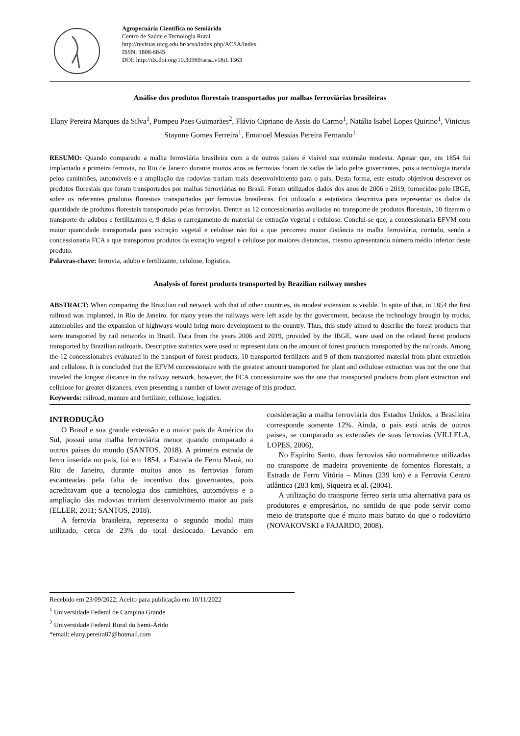Agropecuária Científica no Semiárido
Centro de Saúde e Tecnologia Rural
http://revistas.ufcg.edu.br/acsa/index.php/ACSA/index
ISSN: 1808-6845
DOI: http://dx.doi.org/10.30969/acsa.v18i1.1363
Análise dos produtos florestais transportados por malhas ferroviárias brasileiras
Elany Pereira Marques da Silva<sup>1</sup>, Pompeu Paes Guimarães<sup>2</sup>, Flávio Cipriano de Assis do Carmo<sup>1</sup>, Natália Isabel Lopes Quirino<sup>1</sup>, Vinicius Staynne Gomes Ferreira<sup>1</sup>, Emanoel Messias Pereira Fernando<sup>1</sup>
RESUMO: Quando comparado a malha ferroviária brasileira com a de outros países é visível sua extensão modesta. Apesar que, em 1854 foi implantado a primeira ferrovia, no Rio de Janeiro durante muitos anos as ferrovias foram deixadas de lado pelos governantes, pois a tecnologia trazida pelos caminhões, automóveis e a ampliação das rodovias trariam mais desenvolvimento para o país. Desta forma, este estudo objetivou descrever os produtos florestais que foram transportados por malhas ferroviárias no Brasil. Foram utilizados dados dos anos de 2006 e 2019, fornecidos pelo IBGE, sobre os referentes produtos florestais transportados por ferrovias brasileiras. Foi utilizado a estatística descritiva para representar os dados da quantidade de produtos florestais transportado pelas ferrovias. Dentre as 12 concessionarias avaliadas no transporte de produtos florestais, 10 fizeram o transporte de adubos e fertilizantes e, 9 delas o carregamento de material de extração vegetal e celulose. Conclui-se que, a concessionaria EFVM com maior quantidade transportada para extração vegetal e celulose não foi a que percorreu maior distância na malha ferroviária, contudo, sendo a concessionaria FCA a que transportou produtos da extração vegetal e celulose por maiores distancias, mesmo apresentando número médio inferior deste produto.
Palavras-chave: ferrovia, adubo e fertilizante, celulose, logística.
Analysis of forest products transported by Brazilian railway meshes
ABSTRACT: When comparing the Brazilian rail network with that of other countries, its modest extension is visible. In spite of that, in 1854 the first railroad was implanted, in Rio de Janeiro. for many years the railways were left aside by the government, because the technology brought by trucks, automobiles and the expansion of highways would bring more development to the country. Thus, this study aimed to describe the forest products that were transported by rail networks in Brazil. Data from the years 2006 and 2019, provided by the IBGE, were used on the related forest products transported by Brazilian railroads. Descriptive statistics were used to represent data on the amount of forest products transported by the railroads. Among the 12 concessionaires evaluated in the transport of forest products, 10 transported fertilizers and 9 of them transported material from plant extraction and cellulose. It is concluded that the EFVM concessionaire with the greatest amount transported for plant and cellulose extraction was not the one that traveled the longest distance in the railway network, however, the FCA concessionaire was the one that transported products from plant extraction and cellulose for greater distances, even presenting a number of lower average of this product.
Keywords: railroad, manure and fertilizer, cellulose, logistics.
INTRODUÇÃO
O Brasil e sua grande extensão e o maior país da América do Sul, possui uma malha ferroviária menor quando comparado a outros países do mundo (SANTOS, 2018). A primeira estrada de ferro inserida no país, foi em 1854, a Estrada de Ferro Mauá, no Rio de Janeiro, durante muitos anos as ferrovias foram escanteadas pela falta de incentivo dos governantes, pois acreditavam que a tecnologia dos caminhões, automóveis e a ampliação das rodovias trariam desenvolvimento maior ao país (ELLER, 2011; SANTOS, 2018).
A ferrovia brasileira, representa o segundo modal mais utilizado, cerca de 23% do total deslocado. Levando em consideração a malha ferroviária dos Estados Unidos, a Brasileira corresponde somente 12%. Ainda, o país está atrás de outros países, se comparado as extensões de suas ferrovias (VILLELA, LOPES, 2006).
No Espírito Santo, duas ferrovias são normalmente utilizadas no transporte de madeira proveniente de fomentos florestais, a Estrada de Ferro Vitória – Minas (239 km) e a Ferrovia Centro atlântica (283 km), Siqueira et al. (2004).
A utilização do transporte férreo seria uma alternativa para os produtores e empresários, no sentido de que pode servir como meio de transporte que é muito mais barato do que o rodoviário (NOVAKOVSKI e FAJARDO, 2008).
Recebido em 23/09/2022; Aceito para publicação em 10/11/2022
<sup>1</sup> Universidade Federal de Campina Grande
<sup>2</sup> Universidade Federal Rural do Semi-Árido
*email: elany.pereira87@hotmail.com